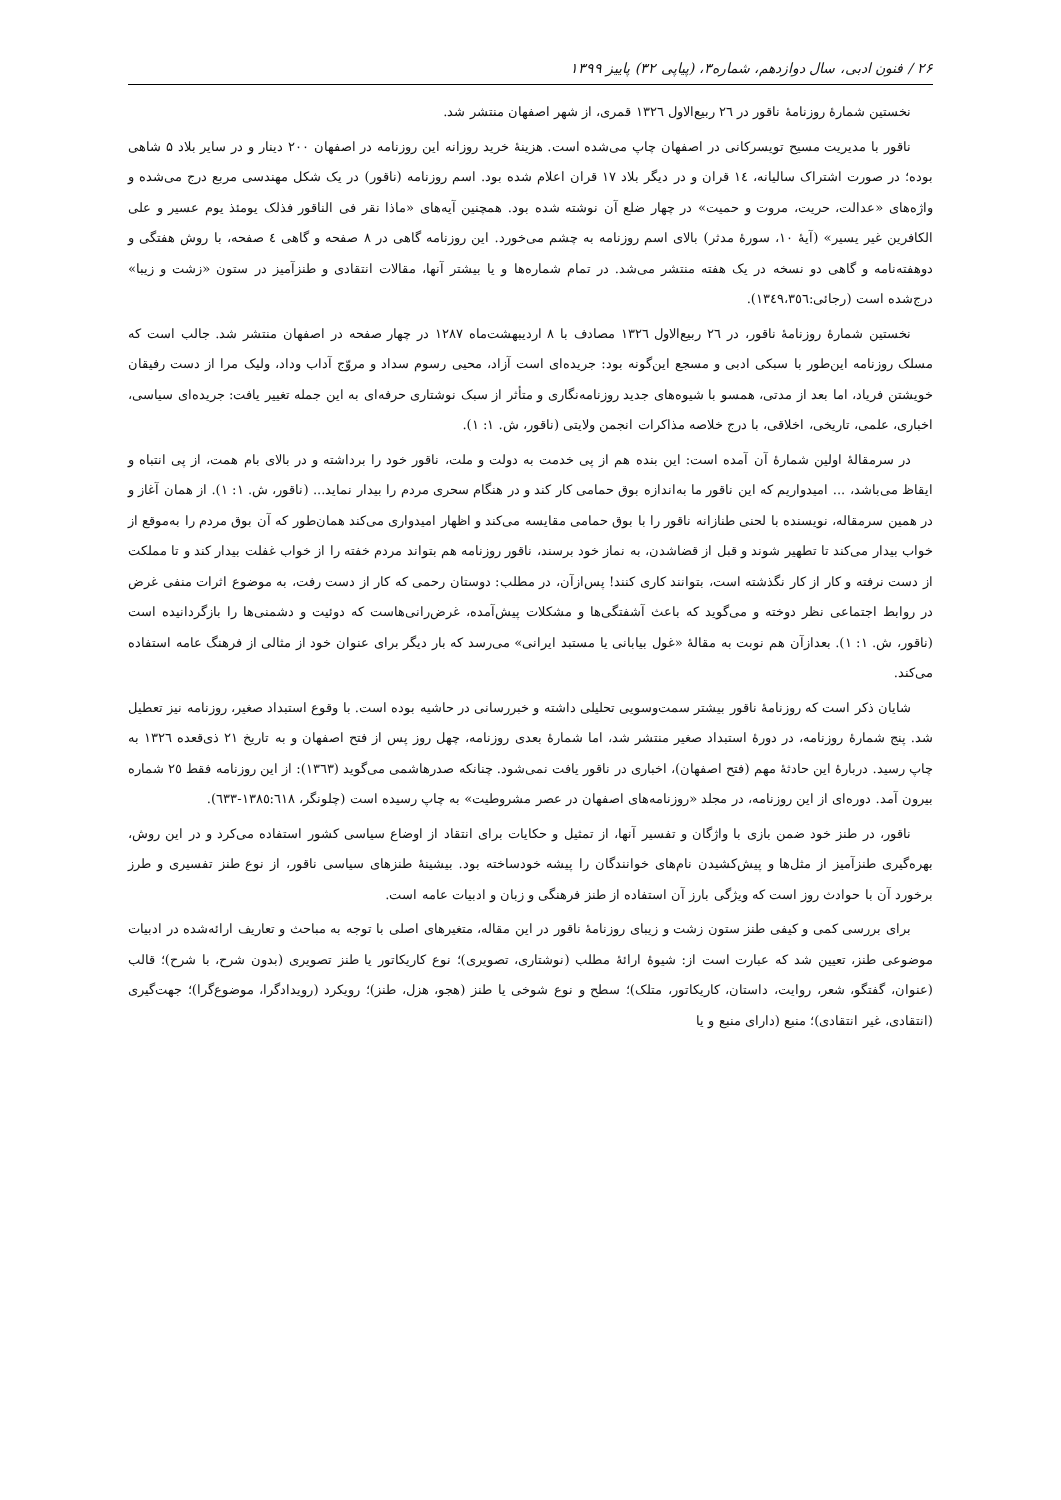۲۶ / فنون ادبی، سال دوازدهم، شماره۳، (پیاپی ۳۲) پاییز ۱۳۹۹
نخستین شمارۀ روزنامۀ ناقور در ٢٦ ربیع‌الاول ١٣٢٦ قمری، از شهر اصفهان منتشر شد.
ناقور با مدیریت مسیح تویسرکانی در اصفهان چاپ می‌شده است. هزینۀ خرید روزانه این روزنامه در اصفهان ۲۰۰ دینار و در سایر بلاد ۵ شاهی بوده؛ در صورت اشتراک سالیانه، ١٤ قران و در دیگر بلاد ١٧ قران اعلام شده بود. اسم روزنامه (ناقور) در یک شکل مهندسی مربع درج می‌شده و واژه‌های «عدالت، حریت، مروت و حمیت» در چهار ضلع آن نوشته شده بود. همچنین آیه‌های «ماذا نقر فی الناقور فذلک یومئذ یوم عسیر و علی الکافرین غیر یسیر» (آیۀ ١٠، سورۀ مدثر) بالای اسم روزنامه به چشم می‌خورد. این روزنامه گاهی در ٨ صفحه و گاهی ٤ صفحه، با روش هفتگی و دوهفته‌نامه و گاهی دو نسخه در یک هفته منتشر می‌شد. در تمام شماره‌ها و یا بیشتر آنها، مقالات انتقادی و طنزآمیز در ستون «زشت و زیبا» درج‌شده است (رجائی:١٣٤٩،٣٥٦).
نخستین شمارۀ روزنامۀ ناقور، در ٢٦ ربیع‌الاول ١٣٢٦ مصادف با ٨ اردیبهشت‌ماه ١٢٨٧ در چهار صفحه در اصفهان منتشر شد. جالب است که مسلک روزنامه این‌طور با سبکی ادبی و مسجع این‌گونه بود: جریده‌ای است آزاد، محیی رسوم سداد و مروّج آداب وداد، ولیک مرا از دست رفیقان خویشتن فریاد، اما بعد از مدتی، همسو با شیوه‌های جدید روزنامه‌نگاری و متأثر از سبک نوشتاری حرفه‌ای به این جمله تغییر یافت: جریده‌ای سیاسی، اخباری، علمی، تاریخی، اخلاقی، با درج خلاصه مذاکرات انجمن ولایتی (ناقور، ش. ١: ١).
در سرمقالۀ اولین شمارۀ آن آمده است: این بنده هم از پی خدمت به دولت و ملت، ناقور خود را برداشته و در بالای بام همت، از پی انتباه و ایقاظ می‌باشد، ... امیدواریم که این ناقور ما به‌اندازه بوق حمامی کار کند و در هنگام سحری مردم را بیدار نماید... (ناقور، ش. ١: ١). از همان آغاز و در همین سرمقاله، نویسنده با لحنی طنازانه ناقور را با بوق حمامی مقایسه می‌کند و اظهار امیدواری می‌کند همان‌طور که آن بوق مردم را به‌موقع از خواب بیدار می‌کند تا تطهیر شوند و قبل از قضاشدن، به نماز خود برسند، ناقور روزنامه هم بتواند مردم خفته را از خواب غفلت بیدار کند و تا مملکت از دست نرفته و کار از کار نگذشته است، بتوانند کاری کنند! پس‌ازآن، در مطلب: دوستان رحمی که کار از دست رفت، به موضوع اثرات منفی غرض در روابط اجتماعی نظر دوخته و می‌گوید که باعث آشفتگی‌ها و مشکلات پیش‌آمده، غرض‌رانی‌هاست که دوئیت و دشمنی‌ها را بازگردانیده است (ناقور، ش. ١: ١). بعدازآن هم نوبت به مقالۀ «غول بیابانی یا مستبد ایرانی» می‌رسد که بار دیگر برای عنوان خود از مثالی از فرهنگ عامه استفاده می‌کند.
شایان ذکر است که روزنامۀ ناقور بیشتر سمت‌وسویی تحلیلی داشته و خبررسانی در حاشیه بوده است. با وقوع استبداد صغیر، روزنامه نیز تعطیل شد. پنج شمارۀ روزنامه، در دورۀ استبداد صغیر منتشر شد، اما شمارۀ بعدی روزنامه، چهل روز پس از فتح اصفهان و به تاریخ ٢١ ذی‌قعده ١٣٢٦ به چاپ رسید. دربارۀ این حادثۀ مهم (فتح اصفهان)، اخباری در ناقور یافت نمی‌شود. چنانکه صدرهاشمی می‌گوید (١٣٦٣): از این روزنامه فقط ٢٥ شماره بیرون آمد. دوره‌ای از این روزنامه، در مجلد «روزنامه‌های اصفهان در عصر مشروطیت» به چاپ رسیده است (چلونگر، ١٣٨٥:٦١٨-٦٣٣).
ناقور، در طنز خود ضمن بازی با واژگان و تفسیر آنها، از تمثیل و حکایات برای انتقاد از اوضاع سیاسی کشور استفاده می‌کرد و در این روش، بهره‌گیری طنزآمیز از مثل‌ها و پیش‌کشیدن نام‌های خوانندگان را پیشه خودساخته بود. بیشینۀ طنزهای سیاسی ناقور، از نوع طنز تفسیری و طرز برخورد آن با حوادث روز است که ویژگی بارز آن استفاده از طنز فرهنگی و زبان و ادبیات عامه است.
برای بررسی کمی و کیفی طنز ستون زشت و زیبای روزنامۀ ناقور در این مقاله، متغیرهای اصلی با توجه به مباحث و تعاریف ارائه‌شده در ادبیات موضوعی طنز، تعیین شد که عبارت است از: شیوۀ ارائۀ مطلب (نوشتاری، تصویری)؛ نوع کاریکاتور یا طنز تصویری (بدون شرح، با شرح)؛ قالب (عنوان، گفتگو، شعر، روایت، داستان، کاریکاتور، متلک)؛ سطح و نوع شوخی یا طنز (هجو، هزل، طنز)؛ رویکرد (رویدادگرا، موضوع‌گرا)؛ جهت‌گیری (انتقادی، غیر انتقادی)؛ منبع (دارای منبع و یا